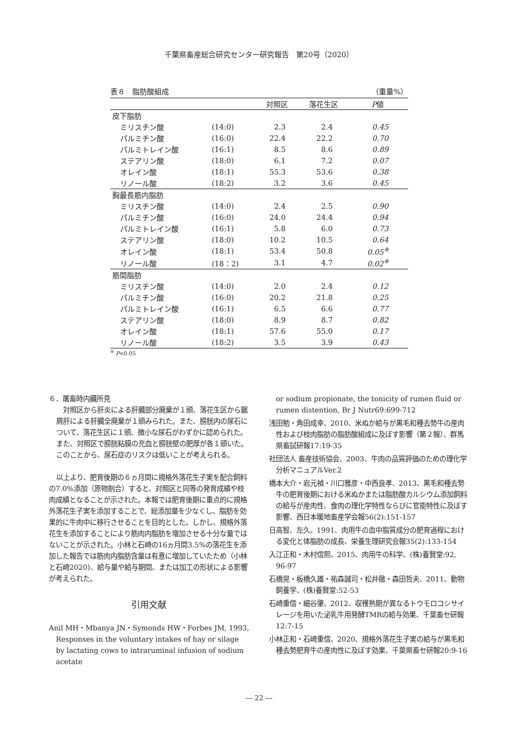千葉県畜産総合研究センター研究報告　第20号（2020）
表８　脂肪酸組成 （重量%）
| | | 対照区 | 落花生区 | P 値 |
| --- | --- | --- | --- | --- |
| 皮下脂肪 | | | | |
| ミリスチン酸 | (14:0) | 2.3 | 2.4 | 0.45 |
| パルミチン酸 | (16:0) | 22.4 | 22.2 | 0.70 |
| パルミトレイン酸 | (16:1) | 8.5 | 8.6 | 0.89 |
| ステアリン酸 | (18:0) | 6.1 | 7.2 | 0.07 |
| オレイン酸 | (18:1) | 55.3 | 53.6 | 0.38 |
| リノール酸 | (18:2) | 3.2 | 3.6 | 0.45 |
| 胸最長筋内脂肪 | | | | |
| ミリスチン酸 | (14:0) | 2.4 | 2.5 | 0.90 |
| パルミチン酸 | (16:0) | 24.0 | 24.4 | 0.94 |
| パルミトレイン酸 | (16:1) | 5.8 | 6.0 | 0.73 |
| ステアリン酸 | (18:0) | 10.2 | 10.5 | 0.64 |
| オレイン酸 | (18:1) | 53.4 | 50.8 | 0.05<sup>※</sup> |
| リノール酸 | (18：2) | 3.1 | 4.7 | 0.02<sup>※</sup> |
| 筋間脂肪 | | | | |
| ミリスチン酸 | (14:0) | 2.0 | 2.4 | 0.12 |
| パルミチン酸 | (16:0) | 20.2 | 21.8 | 0.25 |
| パルミトレイン酸 | (16:1) | 6.5 | 6.6 | 0.77 |
| ステアリン酸 | (18:0) | 8.9 | 8.7 | 0.82 |
| オレイン酸 | (18:1) | 57.6 | 55.0 | 0.17 |
| リノール酸 | (18:2) | 3.5 | 3.9 | 0.43 |
<sup>※</sup> P<0.05
６．屠畜時内臓所見
対照区から肝炎による肝臓部分廃棄が１頭、落花生区から鋸屑肝による肝臓全廃棄が１頭みられた。また、膀胱内の尿石について、落花生区に１頭、微小な尿石がわずかに認められた。また、対照区で膀胱粘膜の充血と膀胱壁の肥厚が各１頭いた。このことから、尿石症のリスクは低いことが考えられる。
以上より、肥育後期の６ヵ月間に規格外落花生子実を配合飼料の7.0%添加（原物割合）すると、対照区と同等の発育成績や枝肉成績となることが示された。本報では肥育後期に重点的に規格外落花生子実を添加することで、総添加量を少なくし、脂肪を効果的に牛肉中に移行させることを目的とした。しかし、規格外落花生を添加することにより筋肉内脂肪を増加させる十分な量ではないことが示された。小林と石崎の16ヵ月間3.5%の落花生を添加した報告では筋肉内脂肪含量は有意に増加していたため（小林と石崎2020)、給与量や給与期間、または加工の形状による影響が考えられた。
引用文献
Anil MH・Mbanya JN・Symonds HW・Forbes JM, 1993, Responses in the voluntary intakes of hay or silage by lactating cows to intraruminal infusion of sodium acetate
or sodium propionate, the tonicity of rumen fluid or rumen distention, Br J Nutr69:699-712
浅田勉・角田成幸、2010、米ぬか給与が黒毛和種去勢牛の産肉性および枝肉脂肪の脂肪酸組成に及ぼす影響（第２報）、群馬県畜試研報17:19-35
社団法人 畜産技術協会、2003、牛肉の品質評価のための理化学分析マニュアルVer.2
橋本大介・岩元禎・川口雅彦・中西良孝、2013、黒毛和種去勢牛の肥育後期における米ぬかまたは脂肪酸カルシウム添加飼料の給与が産肉性、食肉の理化学特性ならびに官能特性に及ぼす影響、西日本暖地畜産学会報56(2):151-157
日高智、左久、1991、肉用牛の血中脂質成分の肥育過程における変化と体脂肪の成長、栄養生理研究会報35(2):133-154
入江正和・木村信熙、2015、肉用牛の科学、(株)養賢堂:92, 96-97
石橋晃・板橋久雄・祐森誠司・松井徹・森田哲夫、2011、動物飼養学、(株)養賢堂:52-53
石崎重信・細谷肇、2012、収穫熟期が異なるトウモロコシサイレージを用いた泌乳牛用発酵TMRの給与効果、千葉畜セ研報12:7-15
小林正和・石崎重信、2020、規格外落花生子実の給与が黒毛和種去勢肥育牛の産肉性に及ぼす効果、千葉県畜セ研報20:9-16
― 22 ―